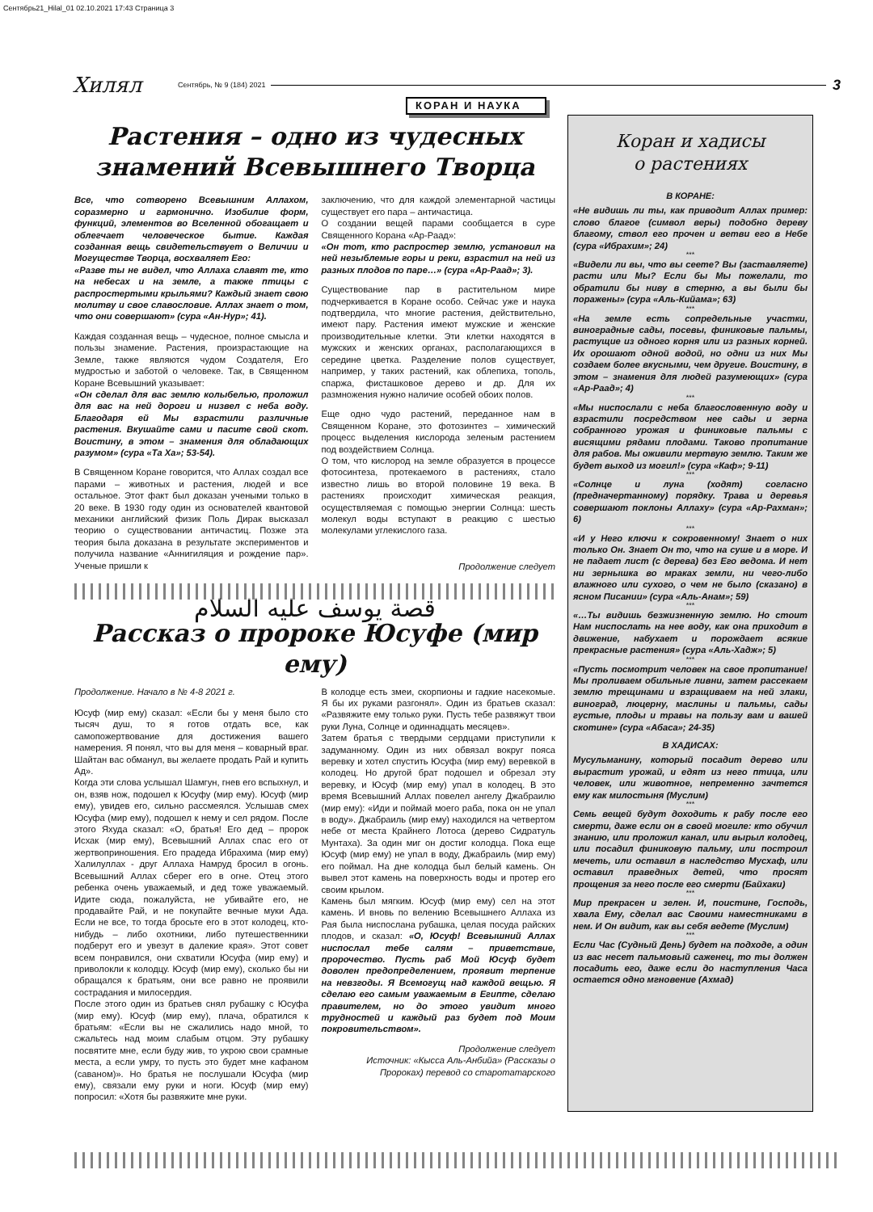Сентябрь21_Hilal_01 02.10.2021 17:43 Страница 3
Хилял Сентябрь, № 9 (184) 2021 3
КОРАН И НАУКА
Растения – одно из чудесных знамений Всевышнего Творца
Все, что сотворено Всевышним Аллахом, соразмерно и гармонично. Изобилие форм, функций, элементов во Вселенной обогащает и облегчает человеческое бытие. Каждая созданная вещь свидетельствует о Величии и Могуществе Творца, восхваляет Его:
«Разве ты не видел, что Аллаха славят те, кто на небесах и на земле, а также птицы с распростертыми крыльями? Каждый знает свою молитву и свое славословие. Аллах знает о том, что они совершают» (сура «Ан-Нур»; 41).
Каждая созданная вещь – чудесное, полное смысла и пользы знамение. Растения, произрастающие на Земле, также являются чудом Создателя, Его мудростью и заботой о человеке. Так, в Священном Коране Всевышний указывает:
«Он сделал для вас землю колыбелью, проложил для вас на ней дороги и низвел с неба воду. Благодаря ей Мы взрастили различные растения. Вкушайте сами и пасите свой скот. Воистину, в этом – знамения для обладающих разумом» (сура «Та Ха»; 53-54).
В Священном Коране говорится, что Аллах создал все парами – животных и растения, людей и все остальное. Этот факт был доказан учеными только в 20 веке. В 1930 году один из основателей квантовой механики английский физик Поль Дирак высказал теорию о существовании античастиц. Позже эта теория была доказана в результате экспериментов и получила название «Аннигиляция и рождение пар». Ученые пришли к
заключению, что для каждой элементарной частицы существует его пара – античастица.
О создании вещей парами сообщается в суре Священного Корана «Ар-Раад»:
«Он тот, кто распростер землю, установил на ней незыблемые горы и реки, взрастил на ней из разных плодов по паре…» (сура «Ар-Раад»; 3).
Существование пар в растительном мире подчеркивается в Коране особо. Сейчас уже и наука подтвердила, что многие растения, действительно, имеют пару. Растения имеют мужские и женские производительные клетки. Эти клетки находятся в мужских и женских органах, располагающихся в середине цветка. Разделение полов существует, например, у таких растений, как облепиха, тополь, спаржа, фисташковое дерево и др. Для их размножения нужно наличие особей обоих полов.
Еще одно чудо растений, переданное нам в Священном Коране, это фотозинтез – химический процесс выделения кислорода зеленым растением под воздействием Солнца.
О том, что кислород на земле образуется в процессе фотосинтеза, протекаемого в растениях, стало известно лишь во второй половине 19 века. В растениях происходит химическая реакция, осуществляемая с помощью энергии Солнца: шесть молекул воды вступают в реакцию с шестью молекулами углекислого газа.
Продолжение следует
قصة يوسف عليه السلام
Рассказ о пророке Юсуфе (мир ему)
Продолжение. Начало в № 4-8 2021 г.
Юсуф (мир ему) сказал: «Если бы у меня было сто тысяч душ, то я готов отдать все, как самопожертвование для достижения вашего намерения. Я понял, что вы для меня – коварный враг. Шайтан вас обманул, вы желаете продать Рай и купить Ад».
Когда эти слова услышал Шамгун, гнев его вспыхнул, и он, взяв нож, подошел к Юсуфу (мир ему). Юсуф (мир ему), увидев его, сильно рассмеялся. Услышав смех Юсуфа (мир ему), подошел к нему и сел рядом. После этого Яхуда сказал: «О, братья! Его дед – пророк Исхак (мир ему), Всевышний Аллах спас его от жертвоприношения. Его прадеда Ибрахима (мир ему) Халилуллах - друг Аллаха Намруд бросил в огонь. Всевышний Аллах сберег его в огне. Отец этого ребенка очень уважаемый, и дед тоже уважаемый. Идите сюда, пожалуйста, не убивайте его, не продавайте Рай, и не покупайте вечные муки Ада. Если не все, то тогда бросьте его в этот колодец, кто-нибудь – либо охотники, либо путешественники подберут его и увезут в далекие края». Этот совет всем понравился, они схватили Юсуфа (мир ему) и приволокли к колодцу. Юсуф (мир ему), сколько бы ни обращался к братьям, они все равно не проявили сострадания и милосердия.
После этого один из братьев снял рубашку с Юсуфа (мир ему). Юсуф (мир ему), плача, обратился к братьям: «Если вы не сжалились надо мной, то сжальтесь над моим слабым отцом. Эту рубашку посвятите мне, если буду жив, то укрою свои срамные места, а если умру, то пусть это будет мне кафаном (саваном)». Но братья не послушали Юсуфа (мир ему), связали ему руки и ноги. Юсуф (мир ему) попросил: «Хотя бы развяжите мне руки.
В колодце есть змеи, скорпионы и гадкие насекомые. Я бы их руками разгонял». Один из братьев сказал: «Развяжите ему только руки. Пусть тебе развяжут твои руки Луна, Солнце и одиннадцать месяцев».
Затем братья с твердыми сердцами приступили к задуманному. Один из них обвязал вокруг пояса веревку и хотел спустить Юсуфа (мир ему) веревкой в колодец. Но другой брат подошел и обрезал эту веревку, и Юсуф (мир ему) упал в колодец. В это время Всевышний Аллах повелел ангелу Джабраилю (мир ему): «Иди и поймай моего раба, пока он не упал в воду». Джабраиль (мир ему) находился на четвертом небе от места Крайнего Лотоса (дерево Сидратуль Мунтаха). За один миг он достиг колодца. Пока еще Юсуф (мир ему) не упал в воду, Джабраиль (мир ему) его поймал. На дне колодца был белый камень. Он вывел этот камень на поверхность воды и протер его своим крылом.
Камень был мягким. Юсуф (мир ему) сел на этот камень. И вновь по велению Всевышнего Аллаха из Рая была ниспослана рубашка, целая посуда райских плодов, и сказал: «О, Юсуф! Всевышний Аллах ниспослал тебе салям – приветствие, пророчество. Пусть раб Мой Юсуф будет доволен предопределением, проявит терпение на невзгоды. Я Всемогущ над каждой вещью. Я сделаю его самым уважаемым в Египте, сделаю правителем, но до этого увидит много трудностей и каждый раз будет под Моим покровительством».
Продолжение следует
Источник: «Кысса Аль-Анбийа» (Рассказы о Пророках) перевод со старотатарского
Коран и хадисы
о растениях
В КОРАНЕ:
«Не видишь ли ты, как приводит Аллах пример: слово благое (символ веры) подобно дереву благому, ствол его прочен и ветви его в Небе (сура «Ибрахим»; 24)
***
«Видели ли вы, что вы сеете? Вы (заставляете) расти или Мы? Если бы Мы пожелали, то обратили бы ниву в стерню, а вы были бы поражены» (сура «Аль-Кийама»; 63)
***
«На земле есть сопредельные участки, виноградные сады, посевы, финиковые пальмы, растущие из одного корня или из разных корней. Их орошают одной водой, но одни из них Мы создаем более вкусными, чем другие. Воистину, в этом – знамения для людей разумеющих» (сура «Ар-Раад»; 4)
***
«Мы ниспослали с неба благословенную воду и взрастили посредством нее сады и зерна собранного урожая и финиковые пальмы с висящими рядами плодами. Таково пропитание для рабов. Мы оживили мертвую землю. Таким же будет выход из могил!» (сура «Каф»; 9-11)
***
«Солнце и луна (ходят) согласно (предначертанному) порядку. Трава и деревья совершают поклоны Аллаху» (сура «Ар-Рахман»; 6)
***
«И у Него ключи к сокровенному! Знает о них только Он. Знает Он то, что на суше и в море. И не падает лист (с дерева) без Его ведома. И нет ни зернышка во мраках земли, ни чего-либо влажного или сухого, о чем не было (сказано) в ясном Писании» (сура «Аль-Анам»; 59)
***
«…Ты видишь безжизненную землю. Но стоит Нам ниспослать на нее воду, как она приходит в движение, набухает и порождает всякие прекрасные растения» (сура «Аль-Хадж»; 5)
***
«Пусть посмотрит человек на свое пропитание! Мы проливаем обильные ливни, затем рассекаем землю трещинами и взращиваем на ней злаки, виноград, люцерну, маслины и пальмы, сады густые, плоды и травы на пользу вам и вашей скотине» (сура «Абаса»; 24-35)
В ХАДИСАХ:
Мусульманину, который посадит дерево или вырастит урожай, и едят из него птица, или человек, или животное, непременно зачтется ему как милостыня (Муслим)
***
Семь вещей будут доходить к рабу после его смерти, даже если он в своей могиле: кто обучил знанию, или проложил канал, или вырыл колодец, или посадил финиковую пальму, или построил мечеть, или оставил в наследство Мусхаф, или оставил праведных детей, что просят прощения за него после его смерти (Байхаки)
***
Мир прекрасен и зелен. И, поистине, Господь, хвала Ему, сделал вас Своими наместниками в нем. И Он видит, как вы себя ведете (Муслим)
***
Если Час (Судный День) будет на подходе, а один из вас несет пальмовый саженец, то ты должен посадить его, даже если до наступления Часа остается одно мгновение (Ахмад)